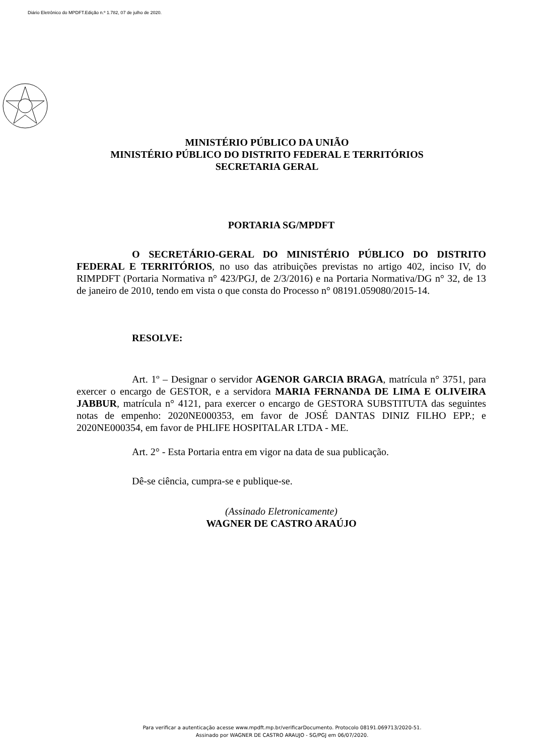Diário Eletrônico do MPDFT.Edição n.º 1.782, 07 de julho de 2020.
MINISTÉRIO PÚBLICO DA UNIÃO
MINISTÉRIO PÚBLICO DO DISTRITO FEDERAL E TERRITÓRIOS
SECRETARIA GERAL
PORTARIA SG/MPDFT
O SECRETÁRIO-GERAL DO MINISTÉRIO PÚBLICO DO DISTRITO FEDERAL E TERRITÓRIOS, no uso das atribuições previstas no artigo 402, inciso IV, do RIMPDFT (Portaria Normativa n° 423/PGJ, de 2/3/2016) e na Portaria Normativa/DG n° 32, de 13 de janeiro de 2010, tendo em vista o que consta do Processo n° 08191.059080/2015-14.
RESOLVE:
Art. 1º – Designar o servidor AGENOR GARCIA BRAGA, matrícula n° 3751, para exercer o encargo de GESTOR, e a servidora MARIA FERNANDA DE LIMA E OLIVEIRA JABBUR, matrícula n° 4121, para exercer o encargo de GESTORA SUBSTITUTA das seguintes notas de empenho: 2020NE000353, em favor de JOSÉ DANTAS DINIZ FILHO EPP.; e 2020NE000354, em favor de PHLIFE HOSPITALAR LTDA - ME.
Art. 2° - Esta Portaria entra em vigor na data de sua publicação.
Dê-se ciência, cumpra-se e publique-se.
(Assinado Eletronicamente)
WAGNER DE CASTRO ARAÚJO
Para verificar a autenticação acesse www.mpdft.mp.br/verificarDocumento. Protocolo 08191.069713/2020-51.
Assinado por WAGNER DE CASTRO ARAUJO - SG/PGJ em 06/07/2020.